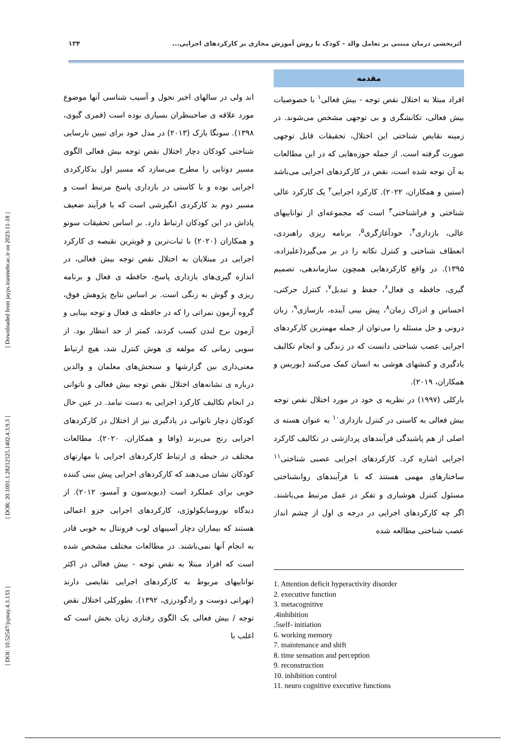[ DOI: 10.52547/jspnay.4.3.133 ] [ DOR: 20.1001.1.28212525.1402.4.3.9.3 ] [ Downloaded from jayps.iranmehr.ac.ir on 2023-11-18 ]
اثربخشی درمان مبتنی بر تعامل والد - کودک با روش آموزش مجازی بر کارکردهای اجرایی... ۱۳۴
مقدمه
افراد مبتلا به اختلال نقص توجه - بیش فعالی<sup>۱</sup> با خصوصیات بیش فعالی، تکانشگری و بی توجهی مشخص می‌شوند. در زمینه نقایص شناختی این اختلال، تحقیقات قابل توجهی صورت گرفته است. از جمله حوزه‌هایی که در این مطالعات به آن توجه شده است، نقص در کارکردهای اجرایی می‌باشد (ستین و همکاران، ۲۰۲۲). کارکرد اجرایی<sup>۲</sup> یک کارکرد عالی شناختی و فراشناختی<sup>۳</sup> است که مجموعه‌ای از تواناییهای عالی، بازداری<sup>۴</sup>، خودآغازگری<sup>۵</sup>، برنامه ریزی راهبردی، انعطاف شناختی و کنترل تکانه را در بر می‌گیرد(علیزاده، ۱۳۹۵). در واقع کارکردهایی همچون سازماندهی، تصمیم گیری، حافظه ی فعال<sup>۶</sup>، حفظ و تبدیل<sup>۷</sup>، کنترل حرکتی، احساس و ادراک زمان<sup>۸</sup>، پیش بینی آینده، بازسازی<sup>۹</sup>، زبان درونی و حل مسئله را می‌توان از جمله مهمترین کارکردهای اجرایی عصب شناختی دانست که در زندگی و انجام تکالیف یادگیری و کنشهای هوشی به انسان کمک می‌کنند (بوریس و همکاران، ۲۰۱۹).
بارکلی (۱۹۹۷) در نظریه ی خود در مورد اختلال نقص توجه بیش فعالی به کاستی در کنترل بازداری<sup>۱۰</sup> به عنوان هسته ی اصلی از هم پاشیدگی فرآیندهای پردازشی در تکالیف کارکرد اجرایی اشاره کرد. کارکردهای اجرایی عصبی شناختی<sup>۱۱</sup> ساختارهای مهمی هستند که با فرآیندهای روانشناختی مسئول کنترل هوشیاری و تفکر در عمل مرتبط می‌باشند. اگر چه کارکردهای اجرایی در درجه ی اول از چشم انداز عصب شناختی مطالعه شده
1. Attention deficit hyperactivity disorder
2. executive function
3. metacognitive
.4inhibition
.5self- initiation
6. working memory
7. maintenance and shift
8. time sensation and perception
9. reconstruction
10. inhibition control
11. neuro cognitive executive functions
اند ولی در سالهای اخیر تحول و آسیب شناسی آنها موضوع مورد علاقه ی صاحبنظران بسیاری بوده است (قمری گیوی، ۱۳۹۸). سونگا بارک (۲۰۱۳) در مدل خود برای تبیین نارسایی شناختی کودکان دچار اختلال نقص توجه بیش فعالی الگوی مسیر دوتایی را مطرح می‌سازد که مسیر اول بدکارکردی اجرایی بوده و با کاستی در بازداری پاسخ مرتبط است و مسیر دوم بد کارکردی انگیزشی است که با فرآیند ضعیف پاداش در این کودکان ارتباط دارد. بر اساس تحقیقات سوتو و همکاران (۲۰۲۰) با ثبات‌ترین و قویترین نقیصه ی کارکرد اجرایی در مبتلایان به اختلال نقص توجه بیش فعالی، در اندازه گیری‌های بازداری پاسخ، حافظه ی فعال و برنامه ریزی و گوش به زنگی است. بر اساس نتایج پژوهش فوق، گروه آزمون نمراتی را که در حافظه ی فعال و توجه بینایی و آزمون برج لندن کسب کردند، کمتر از حد انتظار بود. از سویی زمانی که مولفه ی هوش کنترل شد، هیچ ارتباط معنی‌داری بین گزارشها و سنجش‌های معلمان و والدین درباره ی نشانه‌های اختلال نقص توجه بیش فعالی و ناتوانی در انجام تکالیف کارکرد اجرایی به دست نیامد. در عین حال کودکان دچار ناتوانی در یادگیری نیز از اختلال در کارکردهای اجرایی رنج می‌برند (وافا و همکاران، ۲۰۲۰). مطالعات مختلف در حیطه ی ارتباط کارکردهای اجرایی با مهارتهای کودکان نشان می‌دهند که کارکردهای اجرایی پیش بینی کننده خوبی برای عملکرد است (دیویدسون و آمسو، ۲۰۱۲). از دیدگاه نوروسایکولوژی، کارکردهای اجرایی جزو اعمالی هستند که بیماران دچار آسیبهای لوب فرونتال به خوبی قادر به انجام آنها نمی‌باشند. در مطالعات مختلف مشخص شده است که افراد مبتلا به نقص توجه - بیش فعالی در اکثر تواناییهای مربوط به کارکردهای اجرایی نقایصی دارند (تهرانی دوست و رادگودرزی، ۱۳۹۲). بطورکلی اختلال نقص توجه / بیش فعالی یک الگوی رفتاری زیان بخش است که اغلب با